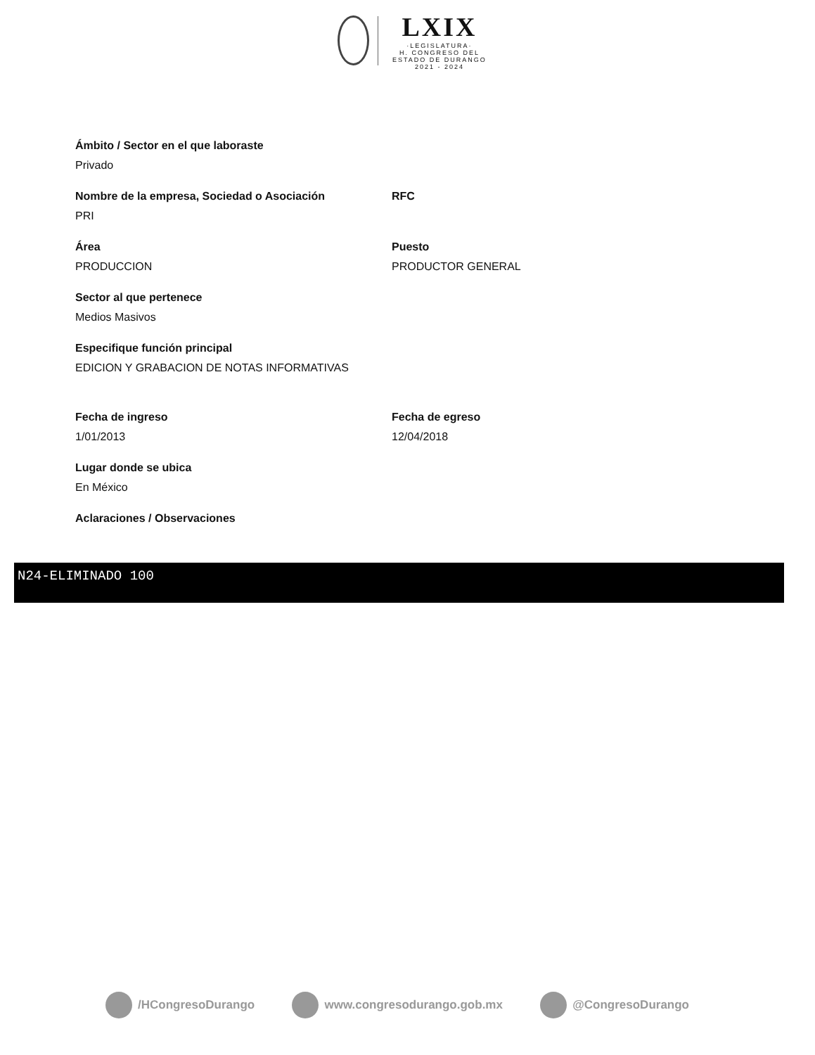LXIX
·LEGISLATURA·
H. CONGRESO DEL ESTADO DE DURANGO
2021 - 2024
Ámbito / Sector en el que laboraste
Privado
Nombre de la empresa, Sociedad o Asociación
PRI
RFC
Área
PRODUCCION
Puesto
PRODUCTOR GENERAL
Sector al que pertenece
Medios Masivos
Especifique función principal
EDICION Y GRABACION DE NOTAS INFORMATIVAS
Fecha de ingreso
1/01/2013
Fecha de egreso
12/04/2018
Lugar donde se ubica
En México
Aclaraciones / Observaciones
N24-ELIMINADO 100
/HCongresoDurango www.congresodurango.gob.mx @CongresoDurango